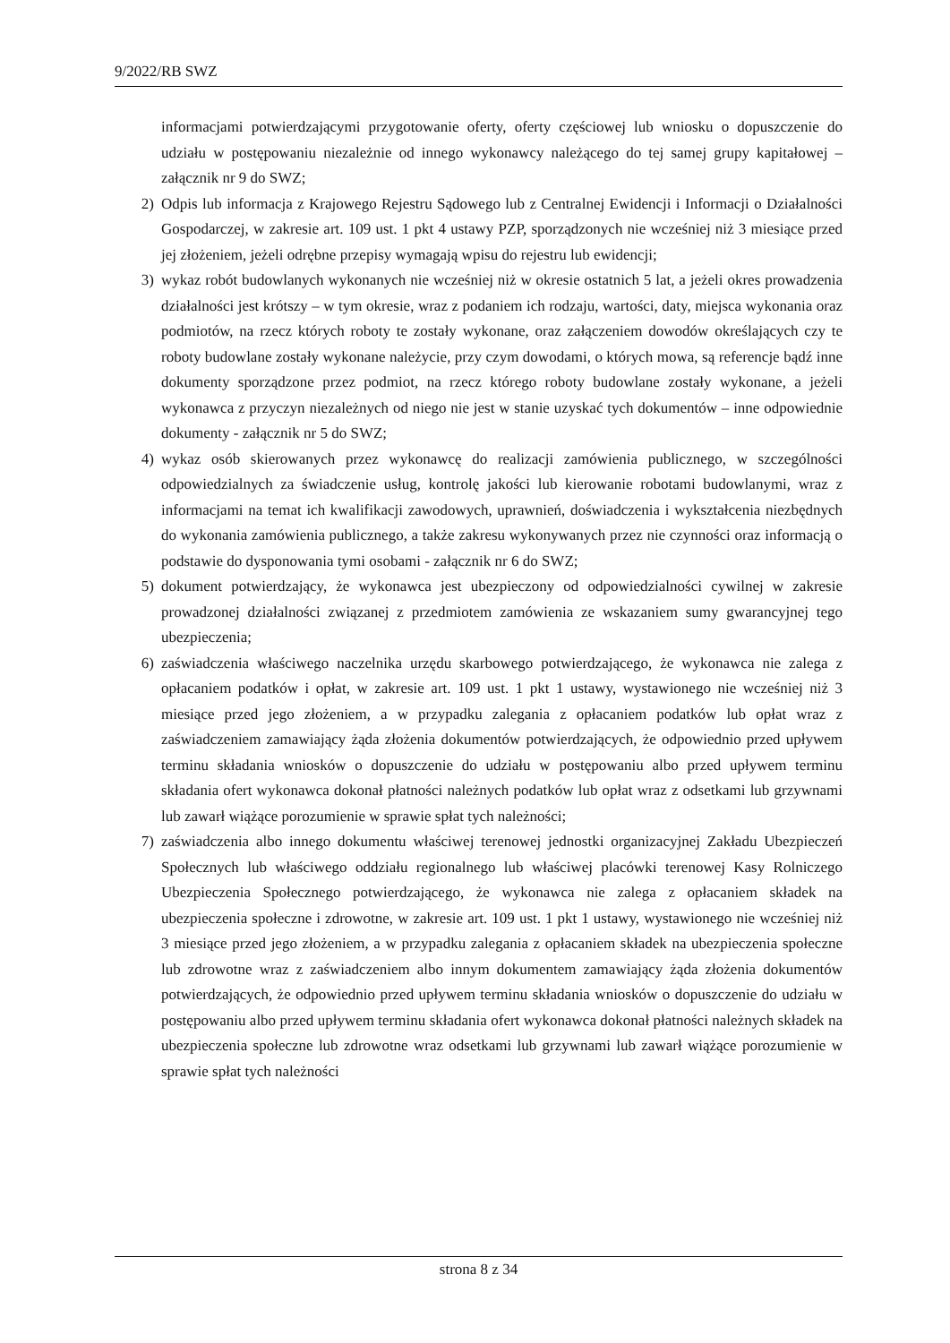9/2022/RB SWZ
informacjami potwierdzającymi przygotowanie oferty, oferty częściowej lub wniosku o dopuszczenie do udziału w postępowaniu niezależnie od innego wykonawcy należącego do tej samej grupy kapitałowej – załącznik nr 9 do SWZ;
2) Odpis lub informacja z Krajowego Rejestru Sądowego lub z Centralnej Ewidencji i Informacji o Działalności Gospodarczej, w zakresie art. 109 ust. 1 pkt 4 ustawy PZP, sporządzonych nie wcześniej niż 3 miesiące przed jej złożeniem, jeżeli odrębne przepisy wymagają wpisu do rejestru lub ewidencji;
3) wykaz robót budowlanych wykonanych nie wcześniej niż w okresie ostatnich 5 lat, a jeżeli okres prowadzenia działalności jest krótszy – w tym okresie, wraz z podaniem ich rodzaju, wartości, daty, miejsca wykonania oraz podmiotów, na rzecz których roboty te zostały wykonane, oraz załączeniem dowodów określających czy te roboty budowlane zostały wykonane należycie, przy czym dowodami, o których mowa, są referencje bądź inne dokumenty sporządzone przez podmiot, na rzecz którego roboty budowlane zostały wykonane, a jeżeli wykonawca z przyczyn niezależnych od niego nie jest w stanie uzyskać tych dokumentów – inne odpowiednie dokumenty - załącznik nr 5 do SWZ;
4) wykaz osób skierowanych przez wykonawcę do realizacji zamówienia publicznego, w szczególności odpowiedzialnych za świadczenie usług, kontrolę jakości lub kierowanie robotami budowlanymi, wraz z informacjami na temat ich kwalifikacji zawodowych, uprawnień, doświadczenia i wykształcenia niezbędnych do wykonania zamówienia publicznego, a także zakresu wykonywanych przez nie czynności oraz informacją o podstawie do dysponowania tymi osobami - załącznik nr 6 do SWZ;
5) dokument potwierdzający, że wykonawca jest ubezpieczony od odpowiedzialności cywilnej w zakresie prowadzonej działalności związanej z przedmiotem zamówienia ze wskazaniem sumy gwarancyjnej tego ubezpieczenia;
6) zaświadczenia właściwego naczelnika urzędu skarbowego potwierdzającego, że wykonawca nie zalega z opłacaniem podatków i opłat, w zakresie art. 109 ust. 1 pkt 1 ustawy, wystawionego nie wcześniej niż 3 miesiące przed jego złożeniem, a w przypadku zalegania z opłacaniem podatków lub opłat wraz z zaświadczeniem zamawiający żąda złożenia dokumentów potwierdzających, że odpowiednio przed upływem terminu składania wniosków o dopuszczenie do udziału w postępowaniu albo przed upływem terminu składania ofert wykonawca dokonał płatności należnych podatków lub opłat wraz z odsetkami lub grzywnami lub zawarł wiążące porozumienie w sprawie spłat tych należności;
7) zaświadczenia albo innego dokumentu właściwej terenowej jednostki organizacyjnej Zakładu Ubezpieczeń Społecznych lub właściwego oddziału regionalnego lub właściwej placówki terenowej Kasy Rolniczego Ubezpieczenia Społecznego potwierdzającego, że wykonawca nie zalega z opłacaniem składek na ubezpieczenia społeczne i zdrowotne, w zakresie art. 109 ust. 1 pkt 1 ustawy, wystawionego nie wcześniej niż 3 miesiące przed jego złożeniem, a w przypadku zalegania z opłacaniem składek na ubezpieczenia społeczne lub zdrowotne wraz z zaświadczeniem albo innym dokumentem zamawiający żąda złożenia dokumentów potwierdzających, że odpowiednio przed upływem terminu składania wniosków o dopuszczenie do udziału w postępowaniu albo przed upływem terminu składania ofert wykonawca dokonał płatności należnych składek na ubezpieczenia społeczne lub zdrowotne wraz odsetkami lub grzywnami lub zawarł wiążące porozumienie w sprawie spłat tych należności
strona 8 z 34